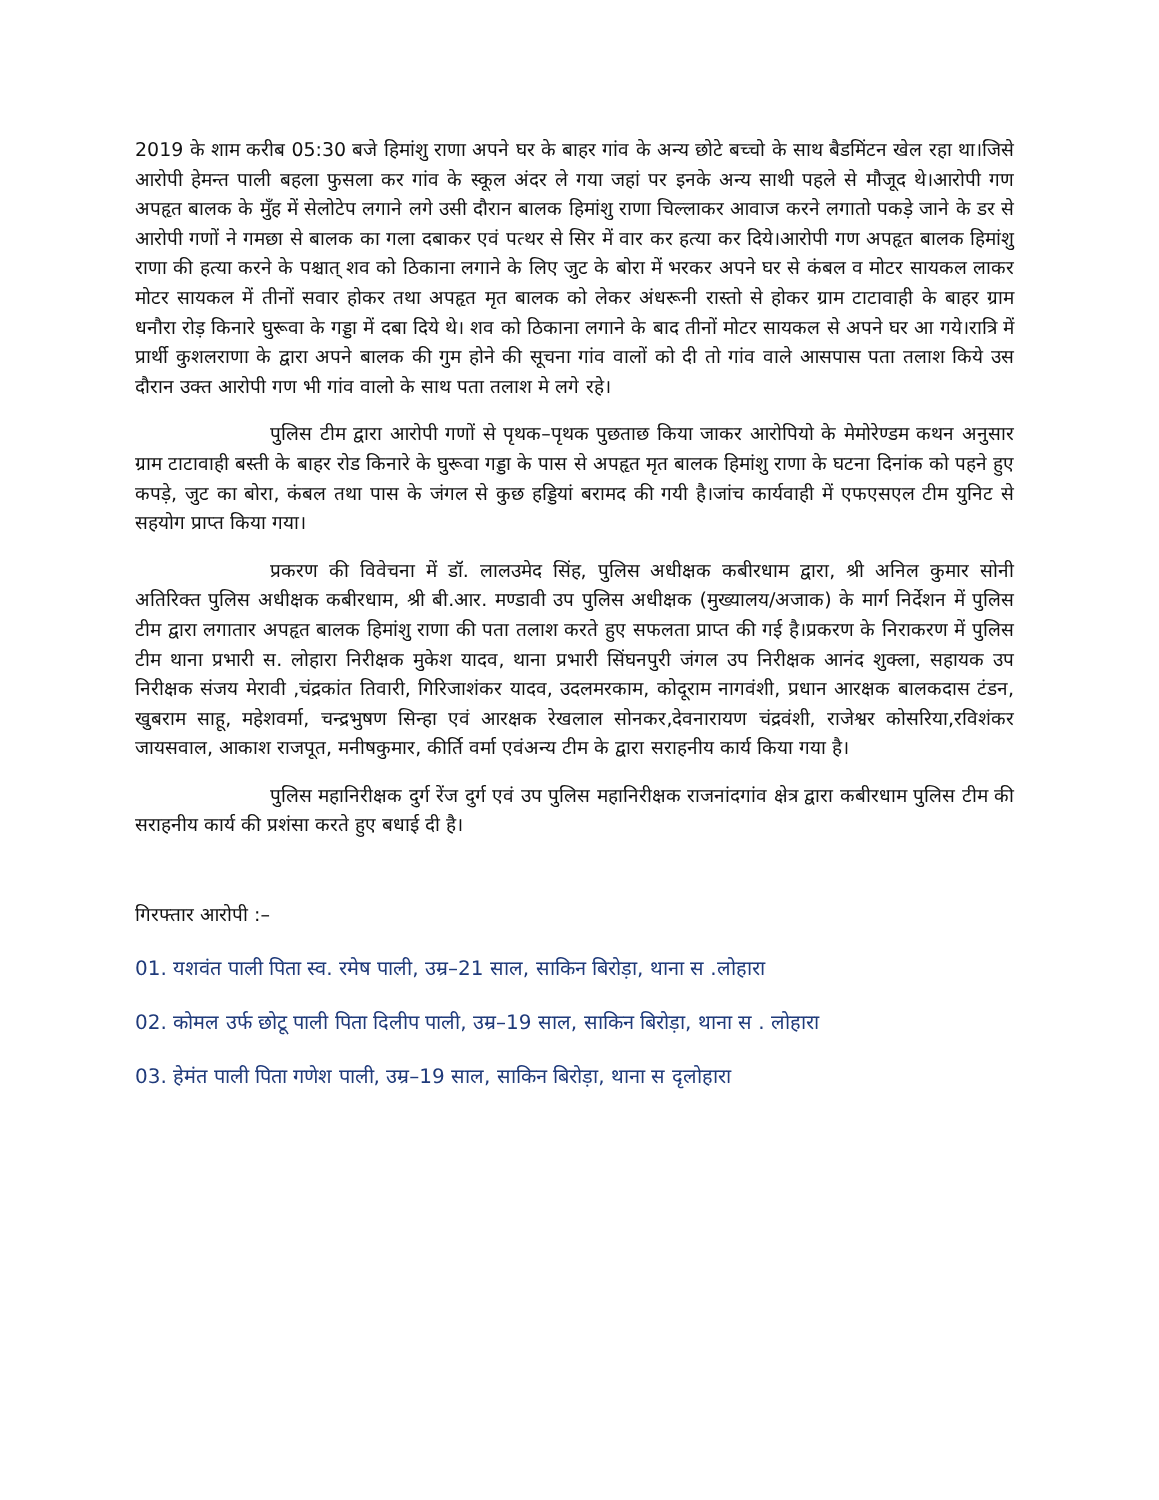2019 के शाम करीब 05:30 बजे हिमांशु राणा अपने घर के बाहर गांव के अन्य छोटे बच्चो के साथ बैडमिंटन खेल रहा था।जिसे आरोपी हेमन्त पाली बहला फुसला कर गांव के स्कूल अंदर ले गया जहां पर इनके अन्य साथी पहले से मौजूद थे।आरोपी गण अपहृत बालक के मुँह में सेलोटेप लगाने लगे उसी दौरान बालक हिमांशु राणा चिल्लाकर आवाज करने लगातो पकड़े जाने के डर से आरोपी गणों ने गमछा से बालक का गला दबाकर एवं पत्थर से सिर में वार कर हत्या कर दिये।आरोपी गण अपहृत बालक हिमांशु राणा की हत्या करने के पश्चात् शव को ठिकाना लगाने के लिए जुट के बोरा में भरकर अपने घर से कंबल व मोटर सायकल लाकर मोटर सायकल में तीनों सवार होकर तथा अपहृत मृत बालक को लेकर अंधरूनी रास्तो से होकर ग्राम टाटावाही के बाहर ग्राम धनौरा रोड़ किनारे घुरूवा के गड्डा में दबा दिये थे। शव को ठिकाना लगाने के बाद तीनों मोटर सायकल से अपने घर आ गये।रात्रि में प्रार्थी कुशलराणा के द्वारा अपने बालक की गुम होने की सूचना गांव वालों को दी तो गांव वाले आसपास पता तलाश किये उस दौरान उक्त आरोपी गण भी गांव वालो के साथ पता तलाश मे लगे रहे।
पुलिस टीम द्वारा आरोपी गणों से पृथक–पृथक पुछताछ किया जाकर आरोपियो के मेमोरेण्डम कथन अनुसार ग्राम टाटावाही बस्ती के बाहर रोड किनारे के घुरूवा गड्डा के पास से अपहृत मृत बालक हिमांशु राणा के घटना दिनांक को पहने हुए कपड़े, जुट का बोरा, कंबल तथा पास के जंगल से कुछ हड्डियां बरामद की गयी है।जांच कार्यवाही में एफएसएल टीम युनिट से सहयोग प्राप्त किया गया।
प्रकरण की विवेचना में डॉ. लालउमेद सिंह, पुलिस अधीक्षक कबीरधाम द्वारा, श्री अनिल कुमार सोनी अतिरिक्त पुलिस अधीक्षक कबीरधाम, श्री बी.आर. मण्डावी उप पुलिस अधीक्षक (मुख्यालय/अजाक) के मार्ग निर्देशन में पुलिस टीम द्वारा लगातार अपहृत बालक हिमांशु राणा की पता तलाश करते हुए सफलता प्राप्त की गई है।प्रकरण के निराकरण में पुलिस टीम थाना प्रभारी स. लोहारा निरीक्षक मुकेश यादव, थाना प्रभारी सिंघनपुरी जंगल उप निरीक्षक आनंद शुक्ला, सहायक उप निरीक्षक संजय मेरावी ,चंद्रकांत तिवारी, गिरिजाशंकर यादव, उदलमरकाम, कोदूराम नागवंशी, प्रधान आरक्षक बालकदास टंडन, खुबराम साहू, महेशवर्मा, चन्द्रभुषण सिन्हा एवं आरक्षक रेखलाल सोनकर,देवनारायण चंद्रवंशी, राजेश्वर कोसरिया,रविशंकर जायसवाल, आकाश राजपूत, मनीषकुमार, कीर्ति वर्मा एवंअन्य टीम के द्वारा सराहनीय कार्य किया गया है।
पुलिस महानिरीक्षक दुर्ग रेंज दुर्ग एवं उप पुलिस महानिरीक्षक राजनांदगांव क्षेत्र द्वारा कबीरधाम पुलिस टीम की सराहनीय कार्य की प्रशंसा करते हुए बधाई दी है।
गिरफ्तार आरोपी :–
01. यशवंत पाली पिता स्व. रमेष पाली, उम्र–21 साल, साकिन बिरोड़ा, थाना स .लोहारा
02. कोमल उर्फ छोटू पाली पिता दिलीप पाली, उम्र–19 साल, साकिन बिरोड़ा, थाना स . लोहारा
03. हेमंत पाली पिता गणेश पाली, उम्र–19 साल, साकिन बिरोड़ा, थाना स दृलोहारा